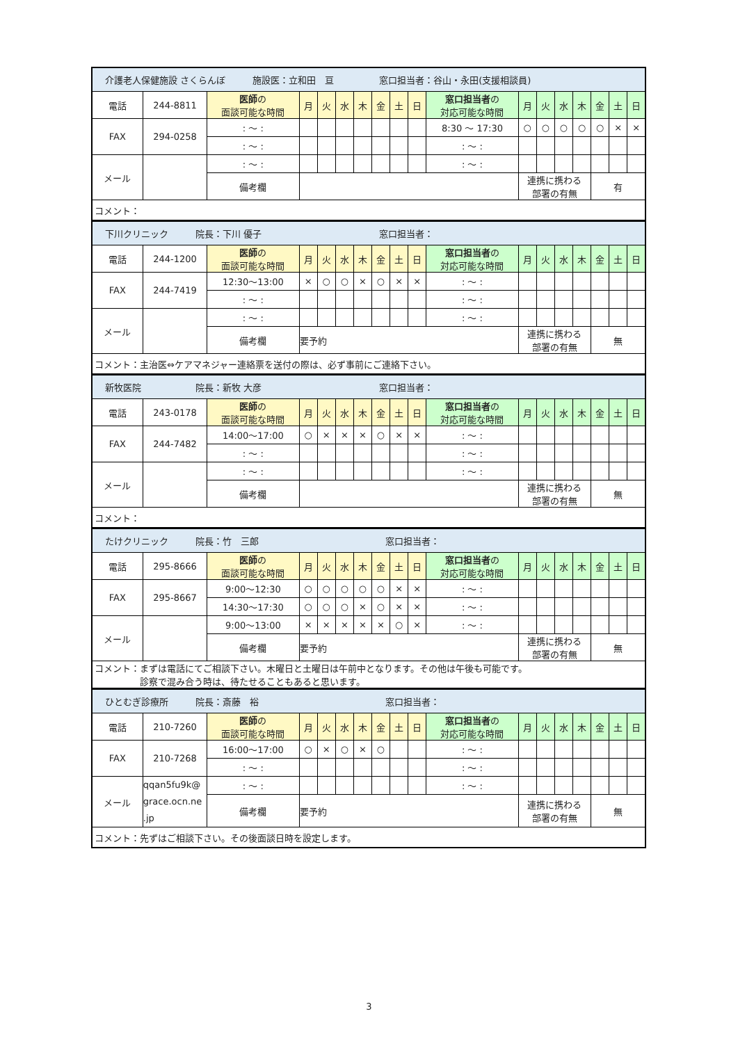| 介護老人保健施設 さくらんぼ 施設医：立和田 亘 窓口担当者：谷山・永田(支援相談員) | | | | | | | | | | | | | | | | | |
| 電話 | 244-8811 | 医師 の 面談可能な時間 | 月 | 火 | 水 | 木 | 金 | 土 | 日 | 窓口担当者 の 対応可能な時間 | 月 | 火 | 水 | 木 | 金 | 土 | 日 |
| FAX | 294-0258 | : 〜 : | | | | | | | | 8:30 〜 17:30 | ○ | ○ | ○ | ○ | ○ | × | × |
| | | : 〜 : | | | | | | | | : 〜 : | | | | | | | |
| メール | | : 〜 : | | | | | | | | : 〜 : | | | | | | | |
| | | 備考欄 | | | | | | | | | 連携に携わる 部署の有無 | | | | 有 | | |
| コメント： | | | | | | | | | | | | | | | | | |
| 下川クリニック 院長：下川 優子 窓口担当者： | | | | | | | | | | | | | | | | | |
| 電話 | 244-1200 | 医師 の 面談可能な時間 | 月 | 火 | 水 | 木 | 金 | 土 | 日 | 窓口担当者 の 対応可能な時間 | 月 | 火 | 水 | 木 | 金 | 土 | 日 |
| FAX | 244-7419 | 12:30〜13:00 | × | ○ | ○ | × | ○ | × | × | : 〜 : | | | | | | | |
| | | : 〜 : | | | | | | | | : 〜 : | | | | | | | |
| メール | | : 〜 : | | | | | | | | : 〜 : | | | | | | | |
| | | 備考欄 | 要予約 | | | | | | | | 連携に携わる 部署の有無 | | | | 無 | | |
| コメント：主治医⇔ケアマネジャー連絡票を送付の際は、必ず事前にご連絡下さい。 | | | | | | | | | | | | | | | | | |
| 新牧医院 院長：新牧 大彦 窓口担当者： | | | | | | | | | | | | | | | | | |
| 電話 | 243-0178 | 医師 の 面談可能な時間 | 月 | 火 | 水 | 木 | 金 | 土 | 日 | 窓口担当者 の 対応可能な時間 | 月 | 火 | 水 | 木 | 金 | 土 | 日 |
| FAX | 244-7482 | 14:00〜17:00 | ○ | × | × | × | ○ | × | × | : 〜 : | | | | | | | |
| | | : 〜 : | | | | | | | | : 〜 : | | | | | | | |
| メール | | : 〜 : | | | | | | | | : 〜 : | | | | | | | |
| | | 備考欄 | | | | | | | | | 連携に携わる 部署の有無 | | | | 無 | | |
| コメント： | | | | | | | | | | | | | | | | | |
| たけクリニック 院長：竹 三郎 窓口担当者： | | | | | | | | | | | | | | | | | |
| 電話 | 295-8666 | 医師 の 面談可能な時間 | 月 | 火 | 水 | 木 | 金 | 土 | 日 | 窓口担当者 の 対応可能な時間 | 月 | 火 | 水 | 木 | 金 | 土 | 日 |
| FAX | 295-8667 | 9:00〜12:30 | ○ | ○ | ○ | ○ | ○ | × | × | : 〜 : | | | | | | | |
| | | 14:30〜17:30 | ○ | ○ | ○ | × | ○ | × | × | : 〜 : | | | | | | | |
| メール | | 9:00〜13:00 | × | × | × | × | × | ○ | × | : 〜 : | | | | | | | |
| | | 備考欄 | 要予約 | | | | | | | | 連携に携わる 部署の有無 | | | | 無 | | |
| コメント：まずは電話にてご相談下さい。木曜日と土曜日は午前中となります。その他は午後も可能です。 診察で混み合う時は、待たせることもあると思います。 | | | | | | | | | | | | | | | | | |
| ひとむぎ診療所 院長：斎藤 裕 窓口担当者： | | | | | | | | | | | | | | | | | |
| 電話 | 210-7260 | 医師 の 面談可能な時間 | 月 | 火 | 水 | 木 | 金 | 土 | 日 | 窓口担当者 の 対応可能な時間 | 月 | 火 | 水 | 木 | 金 | 土 | 日 |
| FAX | 210-7268 | 16:00〜17:00 | ○ | × | ○ | × | ○ | | | : 〜 : | | | | | | | |
| | | : 〜 : | | | | | | | | : 〜 : | | | | | | | |
| メール | qqan5fu9k@ grace.ocn.ne .jp | : 〜 : | | | | | | | | : 〜 : | | | | | | | |
| | | 備考欄 | 要予約 | | | | | | | | 連携に携わる 部署の有無 | | | | 無 | | |
| コメント：先ずはご相談下さい。その後面談日時を設定します。 | | | | | | | | | | | | | | | | | |
3